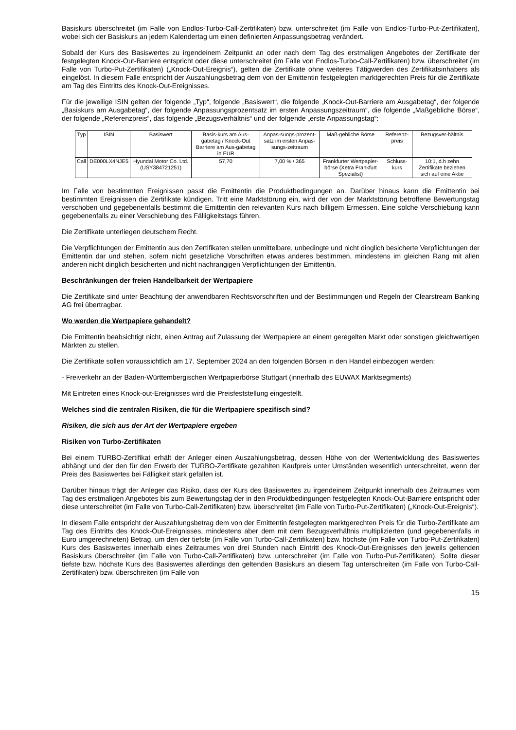Basiskurs überschreitet (im Falle von Endlos-Turbo-Call-Zertifikaten) bzw. unterschreitet (im Falle von Endlos-Turbo-Put-Zertifikaten), wobei sich der Basiskurs an jedem Kalendertag um einen definierten Anpassungsbetrag verändert.
Sobald der Kurs des Basiswertes zu irgendeinem Zeitpunkt an oder nach dem Tag des erstmaligen Angebotes der Zertifikate der festgelegten Knock-Out-Barriere entspricht oder diese unterschreitet (im Falle von Endlos-Turbo-Call-Zertifikaten) bzw. überschreitet (im Falle von Turbo-Put-Zertifikaten) („Knock-Out-Ereignis“), gelten die Zertifikate ohne weiteres Tätigwerden des Zertifikatsinhabers als eingelöst. In diesem Falle entspricht der Auszahlungsbetrag dem von der Emittentin festgelegten marktgerechten Preis für die Zertifikate am Tag des Eintritts des Knock-Out-Ereignisses.
Für die jeweilige ISIN gelten der folgende „Typ“, folgende „Basiswert“, die folgende „Knock-Out-Barriere am Ausgabetag“, der folgende „Basiskurs am Ausgabetag“, der folgende Anpassungsprozentsatz im ersten Anpassungszeitraum“, die folgende „Maßgebliche Börse“, der folgende „Referenzpreis“, das folgende „Bezugsverhältnis“ und der folgende „erste Anpassungstag“:
| Typ | ISIN | Basiswert | Basis-kurs am Aus-gabetag / Knock-Out Barriere am Aus-gabetag in EUR | Anpas-sungs-prozent-satz im ersten Anpas-sungs-zeitraum | Maß-gebliche Börse | Referenz-preis | Bezugsver-hältnis |
| --- | --- | --- | --- | --- | --- | --- | --- |
| Call | DE000LX4NJE5 | Hyundai Motor Co. Ltd. (USY384721251) | 57,70 | 7,00 % / 365 | Frankfurter Wertpapier-börse (Xetra Frankfurt Spezialist) | Schluss-kurs | 10:1, d.h zehn Zertifikate beziehen sich auf eine Aktie |
Im Falle von bestimmten Ereignissen passt die Emittentin die Produktbedingungen an. Darüber hinaus kann die Emittentin bei bestimmten Ereignissen die Zertifikate kündigen. Tritt eine Marktstörung ein, wird der von der Marktstörung betroffene Bewertungstag verschoben und gegebenenfalls bestimmt die Emittentin den relevanten Kurs nach billigem Ermessen. Eine solche Verschiebung kann gegebenenfalls zu einer Verschiebung des Fälligkeitstags führen.
Die Zertifikate unterliegen deutschem Recht.
Die Verpflichtungen der Emittentin aus den Zertifikaten stellen unmittelbare, unbedingte und nicht dinglich besicherte Verpflichtungen der Emittentin dar und stehen, sofern nicht gesetzliche Vorschriften etwas anderes bestimmen, mindestens im gleichen Rang mit allen anderen nicht dinglich besicherten und nicht nachrangigen Verpflichtungen der Emittentin.
Beschränkungen der freien Handelbarkeit der Wertpapiere
Die Zertifikate sind unter Beachtung der anwendbaren Rechtsvorschriften und der Bestimmungen und Regeln der Clearstream Banking AG frei übertragbar.
Wo werden die Wertpapiere gehandelt?
Die Emittentin beabsichtigt nicht, einen Antrag auf Zulassung der Wertpapiere an einem geregelten Markt oder sonstigen gleichwertigen Märkten zu stellen.
Die Zertifikate sollen voraussichtlich am 17. September 2024 an den folgenden Börsen in den Handel einbezogen werden:
- Freiverkehr an der Baden-Württembergischen Wertpapierbörse Stuttgart (innerhalb des EUWAX Marktsegments)
Mit Eintreten eines Knock-out-Ereignisses wird die Preisfeststellung eingestellt.
Welches sind die zentralen Risiken, die für die Wertpapiere spezifisch sind?
Risiken, die sich aus der Art der Wertpapiere ergeben
Risiken von Turbo-Zertifikaten
Bei einem TURBO-Zertifikat erhält der Anleger einen Auszahlungsbetrag, dessen Höhe von der Wertentwicklung des Basiswertes abhängt und der den für den Erwerb der TURBO-Zertifikate gezahlten Kaufpreis unter Umständen wesentlich unterschreitet, wenn der Preis des Basiswertes bei Fälligkeit stark gefallen ist.
Darüber hinaus trägt der Anleger das Risiko, dass der Kurs des Basiswertes zu irgendeinem Zeitpunkt innerhalb des Zeitraumes vom Tag des erstmaligen Angebotes bis zum Bewertungstag der in den Produktbedingungen festgelegten Knock-Out-Barriere entspricht oder diese unterschreitet (im Falle von Turbo-Call-Zertifikaten) bzw. überschreitet (im Falle von Turbo-Put-Zertifikaten) („Knock-Out-Ereignis“).
In diesem Falle entspricht der Auszahlungsbetrag dem von der Emittentin festgelegten marktgerechten Preis für die Turbo-Zertifikate am Tag des Eintritts des Knock-Out-Ereignisses, mindestens aber dem mit dem Bezugsverhältnis multiplizierten (und gegebenenfalls in Euro umgerechneten) Betrag, um den der tiefste (im Falle von Turbo-Call-Zertifikaten) bzw. höchste (im Falle von Turbo-Put-Zertifikaten) Kurs des Basiswertes innerhalb eines Zeitraumes von drei Stunden nach Eintritt des Knock-Out-Ereignisses den jeweils geltenden Basiskurs überschreitet (im Falle von Turbo-Call-Zertifikaten) bzw. unterschreitet (im Falle von Turbo-Put-Zertifikaten). Sollte dieser tiefste bzw. höchste Kurs des Basiswertes allerdings den geltenden Basiskurs an diesem Tag unterschreiten (im Falle von Turbo-Call-Zertifikaten) bzw. überschreiten (im Falle von
15